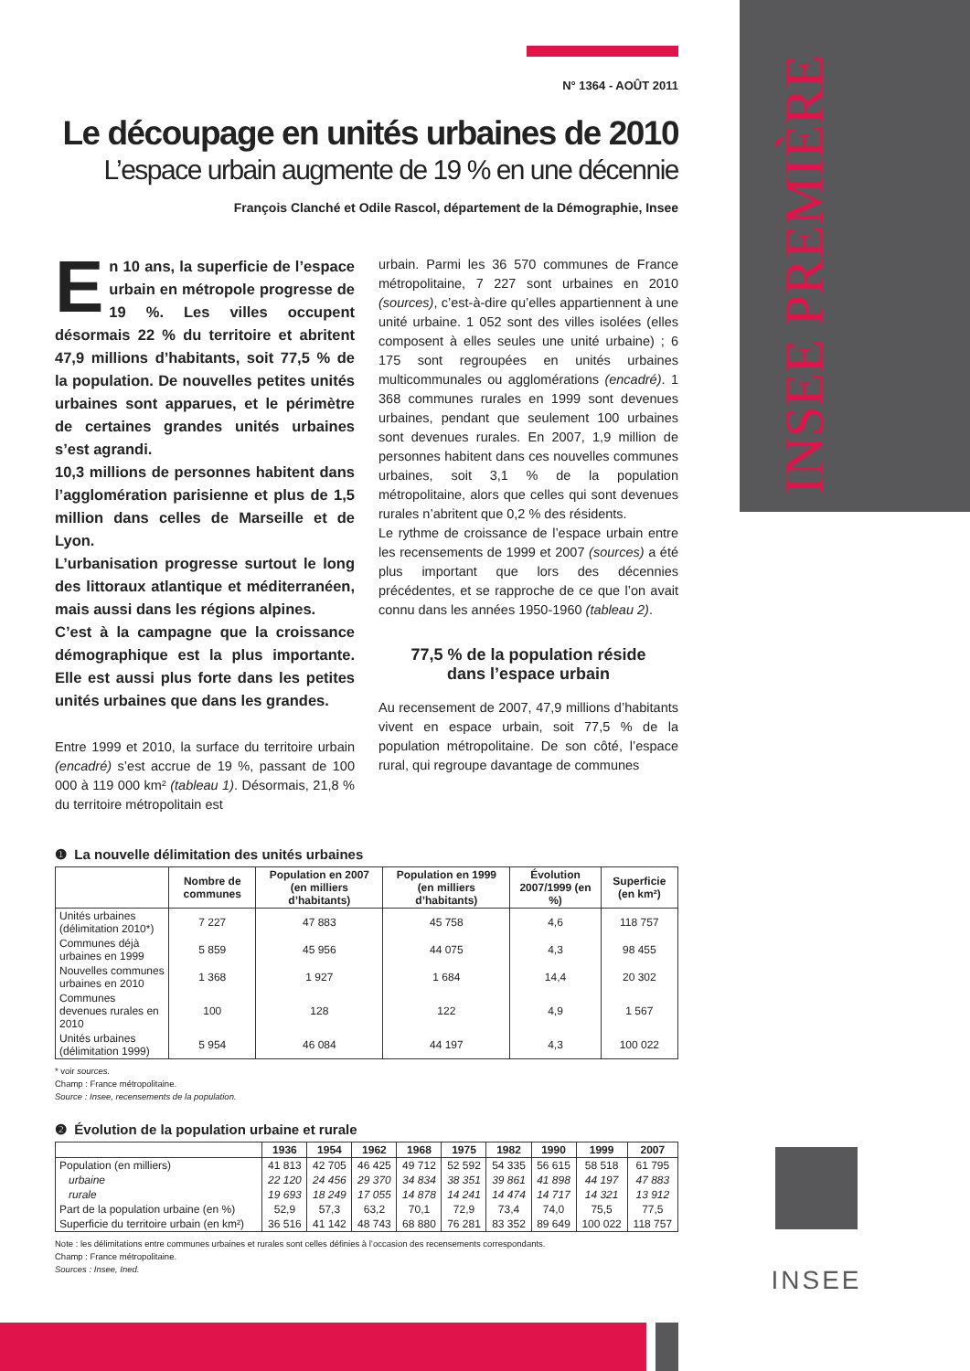INSEE PREMIÈRE
N° 1364 - AOÛT 2011
Le découpage en unités urbaines de 2010
L’espace urbain augmente de 19 % en une décennie
François Clanché et Odile Rascol, département de la Démographie, Insee
En 10 ans, la superficie de l’espace urbain en métropole progresse de 19 %. Les villes occupent désormais 22 % du territoire et abritent 47,9 millions d’habitants, soit 77,5 % de la population. De nouvelles petites unités urbaines sont apparues, et le périmètre de certaines grandes unités urbaines s’est agrandi.
10,3 millions de personnes habitent dans l’agglomération parisienne et plus de 1,5 million dans celles de Marseille et de Lyon.
L’urbanisation progresse surtout le long des littoraux atlantique et méditerranéen, mais aussi dans les régions alpines.
C’est à la campagne que la croissance démographique est la plus importante. Elle est aussi plus forte dans les petites unités urbaines que dans les grandes.
Entre 1999 et 2010, la surface du territoire urbain (encadré) s’est accrue de 19 %, passant de 100 000 à 119 000 km² (tableau 1). Désormais, 21,8 % du territoire métropolitain est
urbain. Parmi les 36 570 communes de France métropolitaine, 7 227 sont urbaines en 2010 (sources), c’est-à-dire qu’elles appartiennent à une unité urbaine. 1 052 sont des villes isolées (elles composent à elles seules une unité urbaine) ; 6 175 sont regroupées en unités urbaines multicommunales ou agglomérations (encadré). 1 368 communes rurales en 1999 sont devenues urbaines, pendant que seulement 100 urbaines sont devenues rurales. En 2007, 1,9 million de personnes habitent dans ces nouvelles communes urbaines, soit 3,1 % de la population métropolitaine, alors que celles qui sont devenues rurales n’abritent que 0,2 % des résidents.
Le rythme de croissance de l’espace urbain entre les recensements de 1999 et 2007 (sources) a été plus important que lors des décennies précédentes, et se rapproche de ce que l’on avait connu dans les années 1950-1960 (tableau 2).
77,5 % de la population réside
dans l’espace urbain
Au recensement de 2007, 47,9 millions d’habitants vivent en espace urbain, soit 77,5 % de la population métropolitaine. De son côté, l’espace rural, qui regroupe davantage de communes
❶ La nouvelle délimitation des unités urbaines
| | Nombre de communes | Population en 2007 (en milliers d’habitants) | Population en 1999 (en milliers d’habitants) | Évolution 2007/1999 (en %) | Superficie (en km²) |
| --- | --- | --- | --- | --- | --- |
| Unités urbaines (délimitation 2010*) | 7 227 | 47 883 | 45 758 | 4,6 | 118 757 |
| Communes déjà urbaines en 1999 | 5 859 | 45 956 | 44 075 | 4,3 | 98 455 |
| Nouvelles communes urbaines en 2010 | 1 368 | 1 927 | 1 684 | 14,4 | 20 302 |
| Communes devenues rurales en 2010 | 100 | 128 | 122 | 4,9 | 1 567 |
| Unités urbaines (délimitation 1999) | 5 954 | 46 084 | 44 197 | 4,3 | 100 022 |
* voir sources.
Champ : France métropolitaine.
Source : Insee, recensements de la population.
❷ Évolution de la population urbaine et rurale
| | 1936 | 1954 | 1962 | 1968 | 1975 | 1982 | 1990 | 1999 | 2007 |
| --- | --- | --- | --- | --- | --- | --- | --- | --- | --- |
| Population (en milliers) | 41 813 | 42 705 | 46 425 | 49 712 | 52 592 | 54 335 | 56 615 | 58 518 | 61 795 |
| urbaine | 22 120 | 24 456 | 29 370 | 34 834 | 38 351 | 39 861 | 41 898 | 44 197 | 47 883 |
| rurale | 19 693 | 18 249 | 17 055 | 14 878 | 14 241 | 14 474 | 14 717 | 14 321 | 13 912 |
| Part de la population urbaine (en %) | 52,9 | 57,3 | 63,2 | 70,1 | 72,9 | 73,4 | 74,0 | 75,5 | 77,5 |
| Superficie du territoire urbain (en km²) | 36 516 | 41 142 | 48 743 | 68 880 | 76 281 | 83 352 | 89 649 | 100 022 | 118 757 |
Note : les délimitations entre communes urbaines et rurales sont celles définies à l’occasion des recensements correspondants.
Champ : France métropolitaine.
Sources : Insee, Ined.
INSEE